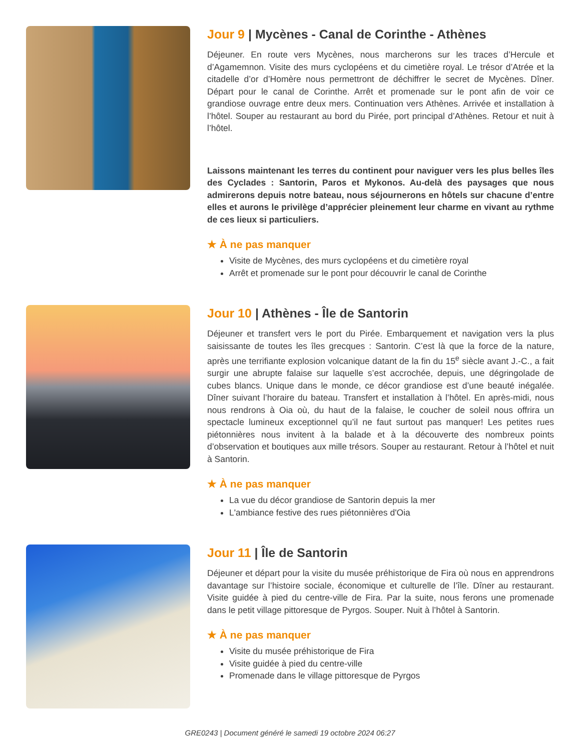Jour 9 | Mycènes - Canal de Corinthe - Athènes
Déjeuner. En route vers Mycènes, nous marcherons sur les traces d’Hercule et d’Agamemnon. Visite des murs cyclopéens et du cimetière royal. Le trésor d’Atrée et la citadelle d’or d’Homère nous permettront de déchiffrer le secret de Mycènes. Dîner. Départ pour le canal de Corinthe. Arrêt et promenade sur le pont afin de voir ce grandiose ouvrage entre deux mers. Continuation vers Athènes. Arrivée et installation à l’hôtel. Souper au restaurant au bord du Pirée, port principal d’Athènes. Retour et nuit à l’hôtel.
Laissons maintenant les terres du continent pour naviguer vers les plus belles îles des Cyclades : Santorin, Paros et Mykonos. Au-delà des paysages que nous admirerons depuis notre bateau, nous séjournerons en hôtels sur chacune d’entre elles et aurons le privilège d’apprécier pleinement leur charme en vivant au rythme de ces lieux si particuliers.
★ À ne pas manquer
Visite de Mycènes, des murs cyclopéens et du cimetière royal
Arrêt et promenade sur le pont pour découvrir le canal de Corinthe
Jour 10 | Athènes - Île de Santorin
Déjeuner et transfert vers le port du Pirée. Embarquement et navigation vers la plus saisissante de toutes les îles grecques : Santorin. C’est là que la force de la nature, après une terrifiante explosion volcanique datant de la fin du 15<sup>e</sup> siècle avant J.-C., a fait surgir une abrupte falaise sur laquelle s’est accrochée, depuis, une dégringolade de cubes blancs. Unique dans le monde, ce décor grandiose est d’une beauté inégalée. Dîner suivant l’horaire du bateau. Transfert et installation à l’hôtel. En après-midi, nous nous rendrons à Oia où, du haut de la falaise, le coucher de soleil nous offrira un spectacle lumineux exceptionnel qu’il ne faut surtout pas manquer! Les petites rues piétonnières nous invitent à la balade et à la découverte des nombreux points d’observation et boutiques aux mille trésors. Souper au restaurant. Retour à l’hôtel et nuit à Santorin.
★ À ne pas manquer
La vue du décor grandiose de Santorin depuis la mer
L'ambiance festive des rues piétonnières d'Oia
Jour 11 | Île de Santorin
Déjeuner et départ pour la visite du musée préhistorique de Fira où nous en apprendrons davantage sur l’histoire sociale, économique et culturelle de l’île. Dîner au restaurant. Visite guidée à pied du centre-ville de Fira. Par la suite, nous ferons une promenade dans le petit village pittoresque de Pyrgos. Souper. Nuit à l’hôtel à Santorin.
★ À ne pas manquer
Visite du musée préhistorique de Fira
Visite guidée à pied du centre-ville
Promenade dans le village pittoresque de Pyrgos
GRE0243 | Document généré le samedi 19 octobre 2024 06:27